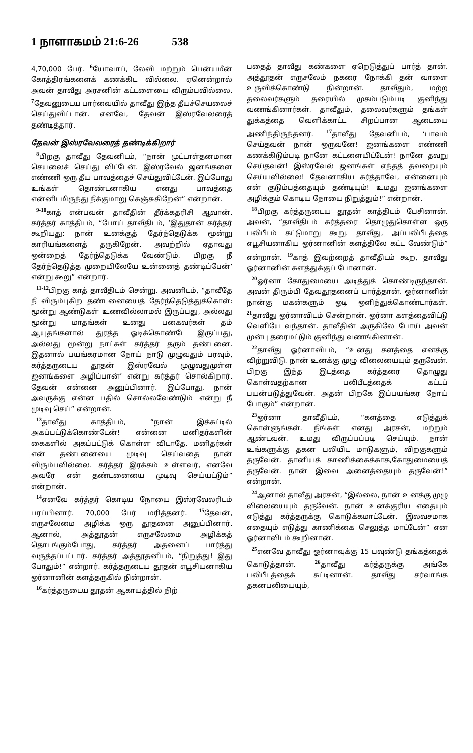1 நாளாகமம் 21:6-26 538
4,70,000 பேர். <sup>6</sup>யோவாப், லேவி மற்றும் பென்யமீன் கோத்திரங்களைக் கணக்கிட வில்லை. ஏனென்றால் அவன் தாவீது அரசனின் கட்டளையை விரும்பவில்லை. <sup>7</sup>தேவனுடைய பார்வையில் தாவீது இந்த தீயச்செயலைச் செய்துவிட்டான். எனவே, தேவன் இஸ்ரவேலரைத் தண்டித்தார்.
தேவன் இஸ்ரவேலரைத் தண்டிக்கிறார்
<sup>8</sup> பிறகு தாவீது தேவனிடம், “நான் முட்டாள்தனமான செயலைச் செய்து விட்டேன். இஸ்ரவேல் ஜனங்களை எண்ணி ஒரு தீய பாவத்தைச் செய்துவிட்டேன். இப்போது உங்கள் தொண்டனாகிய எனது பாவத்தை என்னிடமிருந்து நீக்குமாறு கெஞ்சுகிறேன்” என்றான்.
<sup>9-10</sup>காத் என்பவன் தாவீதின் தீர்க்கதரிசி ஆவான். கர்த்தர் காத்திடம், “போய் தாவீதிடம், ‘இதுதான் கர்த்தர் கூறியது: நான் உனக்குத் தேர்ந்தெடுக்க மூன்று காரியங்களைத் தருகிறேன். அவற்றில் ஏதாவது ஒன்றைத் தேர்ந்தெடுக்க வேண்டும். பிறகு நீ தேர்ந்தெடுத்த முறையிலேயே உன்னைத் தண்டிப்பேன்’ என்று கூறு” என்றார்.
<sup>11-12</sup>பிறகு காத் தாவீதிடம் சென்று, அவனிடம், “தாவீதே நீ விரும்புகிற தண்டனையைத் தேர்ந்தெடுத்துக்கொள்: மூன்று ஆண்டுகள் உணவில்லாமல் இருப்பது, அல்லது மூன்று மாதங்கள் உனது பகைவர்கள் தம் ஆயுதங்களால் துரத்த ஓடிக்கொண்டே இருப்பது, அல்லது மூன்று நாட்கள் கர்த்தர் தரும் தண்டனை. இதனால் பயங்கரமான நோய் நாடு முழுவதும் பரவும், கர்த்தருடைய தூதன் இஸ்ரவேல் முழுவதுமுள்ள ஜனங்களை அழிப்பான்’ என்று கர்த்தர் சொல்கிறார். தேவன் என்னை அனுப்பினார். இப்போது, நான் அவருக்கு என்ன பதில் சொல்லவேண்டும் என்று நீ முடிவு செய்” என்றான்.
<sup>13</sup> தாவீது காத்திடம், “நான் இக்கட்டில் அகப்பட்டுக்கொண்டேன்! என்னை மனிதர்களின் கைகளில் அகப்பட்டுக் கொள்ள விடாதே. மனிதர்கள் என் தண்டனையை முடிவு செய்வதை நான் விரும்பவில்லை. கர்த்தர் இரக்கம் உள்ளவர், எனவே அவரே என் தண்டனையை முடிவு செய்யட்டும்” என்றான்.
<sup>14</sup> எனவே கர்த்தர் கொடிய நோயை இஸ்ரவேலரிடம் பரப்பினார். 70,000 பேர் மரித்தனர். <sup>15</sup>தேவன், எருசலேமை அழிக்க ஒரு தூதனை அனுப்பினார். ஆனால், அத்தூதன் எருசலேமை அழிக்கத் தொடங்கும்போது, கர்த்தர் அதனைப் பார்த்து வருத்தப்பட்டார். கர்த்தர் அத்தூதனிடம், “நிறுத்து! இது போதும்!” என்றார். கர்த்தருடைய தூதன் எபூசியனாகிய ஓர்னானின் களத்தருகில் நின்றான்.
<sup>16</sup> கர்த்தருடைய தூதன் ஆகாயத்தில் நிற்
பதைத் தாவீது கண்களை ஏறெடுத்துப் பார்த் தான். அத்தூதன் எருசலேம் நகரை நோக்கி தன் வாளை உருவிக்கொண்டு நின்றான். தாவீதும், மற்ற தலைவர்களும் தரையில் முகம்படும்படி குனிந்து வணங்கினார்கள். தாவீதும், தலைவர்களும் தங்கள் துக்கத்தை வெளிக்காட்ட சிறப்பான ஆடையை அணிந்திருந்தனர். <sup>17</sup>தாவீது தேவனிடம், ‘பாவம் செய்தவன் நான் ஒருவனே! ஜனங்களை எண்ணி கணக்கிடும்படி நானே கட்டளையிட்டேன்! நானே தவறு செய்தவன்! இஸ்ரவேல் ஜனங்கள் எந்தத் தவறையும் செய்யவில்லை! தேவனாகிய கர்த்தாவே, என்னையும் என் குடும்பத்தையும் தண்டியும்! உமது ஜனங்களை அழிக்கும் கொடிய நோயை நிறுத்தும்!” என்றான்.
<sup>18</sup> பிறகு கர்த்தருடைய தூதன் காத்திடம் பேசினான். அவன், “தாவீதிடம் கர்த்தரை தொழுதுகொள்ள ஒரு பலிபீடம் கட்டுமாறு கூறு. தாவீது, அப்பலிபீடத்தை எபூசியனாகிய ஓர்னானின் களத்திலே கட்ட வேண்டும்” என்றான். <sup>19</sup>காத் இவற்றைத் தாவீதிடம் கூற, தாவீது ஓர்னானின் களத்துக்குப் போனான்.
<sup>20</sup> ஓர்னா கோதுமையை அடித்துக் கொண்டிருந்தான். அவன் திரும்பி தேவதூதனைப் பார்த்தான். ஓர்னானின் நான்கு மகன்களும் ஓடி ஒளிந்துக்கொண்டார்கள். <sup>21</sup>தாவீது ஓர்னாவிடம் சென்றான், ஓர்னா களத்தைவிட்டு வெளியே வந்தான். தாவீதின் அருகிலே போய் அவன் முன்பு தரைமட்டும் குனிந்து வணங்கினான்.
<sup>22</sup> தாவீது ஓர்னாவிடம், “உனது களத்தை எனக்கு விற்றுவிடு. நான் உனக்கு முழு விலையையும் தருவேன். பிறகு இந்த இடத்தை கர்த்தரை தொழுது கொள்வதற்கான பலிபீடத்தைக் கட்டப் பயன்படுத்துவேன். அதன் பிறகே இப்பயங்கர நோய் போகும்” என்றான்.
<sup>23</sup> ஓர்னா தாவீதிடம், “களத்தை எடுத்துக் கொள்ளுங்கள். நீங்கள் எனது அரசன், மற்றும் ஆண்டவன். உமது விருப்பப்படி செய்யும். நான் உங்களுக்கு தகன பலியிட மாடுகளும், விறகுகளும் தருவேன். தானியக் காணிக்கைக்காக,கோதுமையைத் தருவேன். நான் இவை அனைத்தையும் தருவேன்!” என்றான்.
<sup>24</sup> ஆனால் தாவீது அரசன், “இல்லை, நான் உனக்கு முழு விலையையும் தருவேன். நான் உனக்குரிய எதையும் எடுத்து கர்த்தருக்கு கொடுக்கமாட்டேன். இலவசமாக எதையும் எடுத்து காணிக்கை செலுத்த மாட்டேன்” என ஓர்னாவிடம் கூறினான்.
<sup>25</sup> எனவே தாவீது ஓர்னாவுக்கு 15 பவுண்டு தங்கத்தைக் கொடுத்தான். <sup>26</sup>தாவீது கர்த்தருக்கு அங்கே பலிபீடத்தைக் கட்டினான். தாவீது சர்வாங்க தகனபலியையும்,